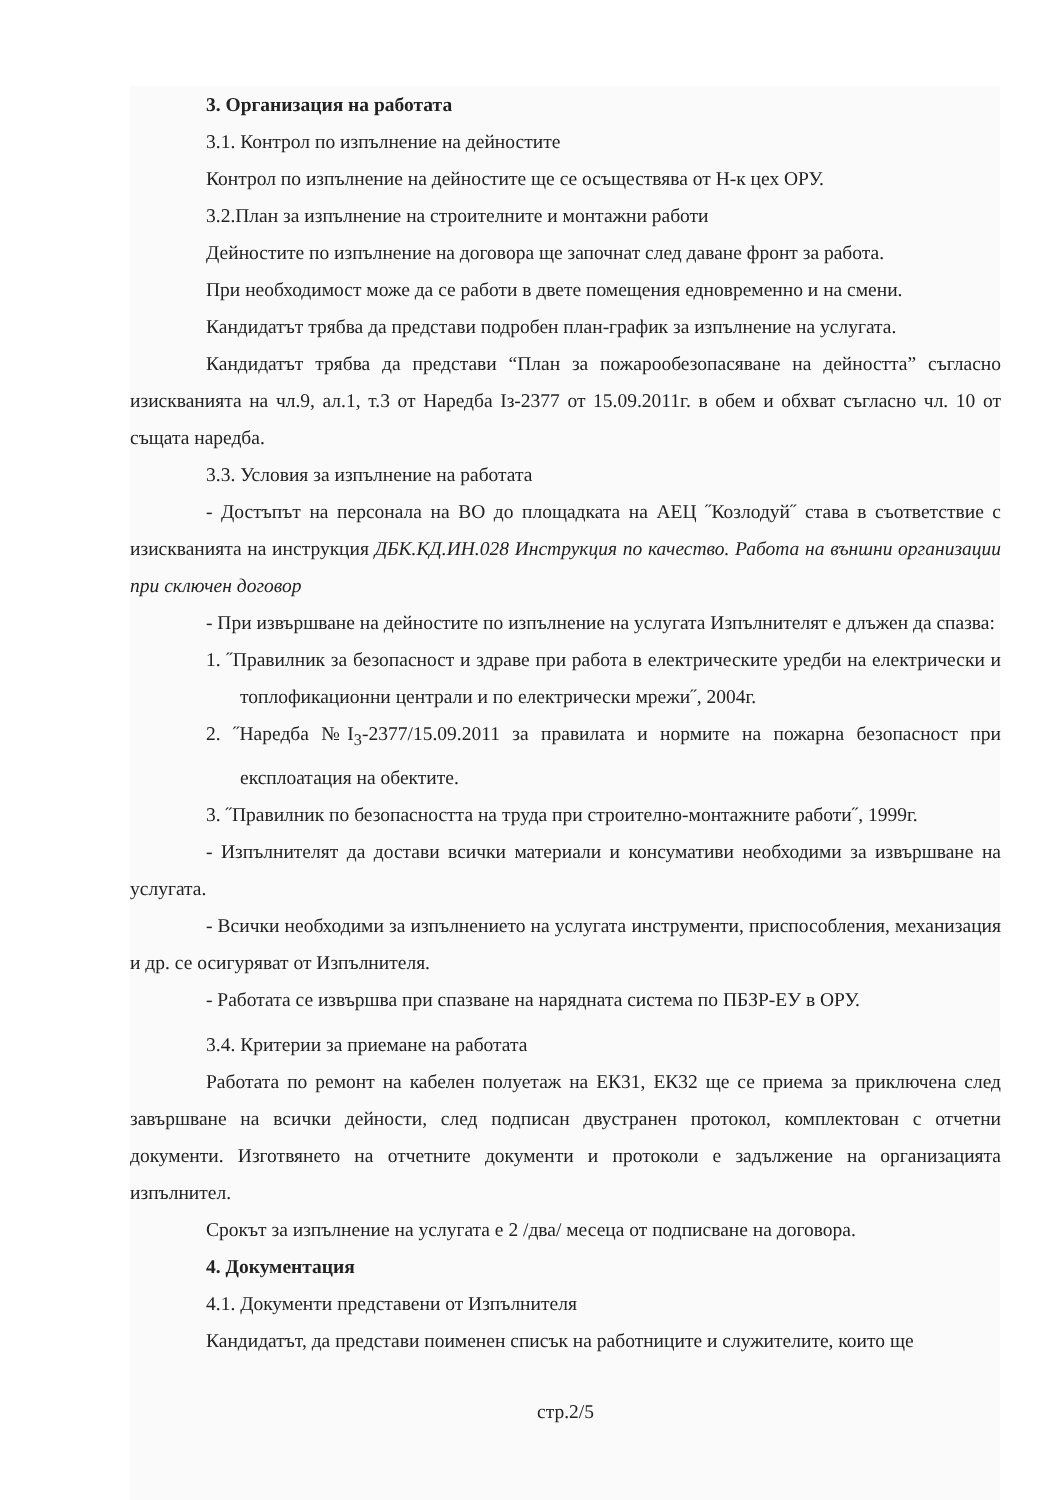3. Организация на работата
3.1. Контрол по изпълнение на дейностите
Контрол по изпълнение на дейностите ще се осъществява от Н-к цех ОРУ.
3.2.План за изпълнение на строителните и монтажни работи
Дейностите по изпълнение на договора ще започнат след даване фронт за работа.
При необходимост може да се работи в двете помещения едновременно и на смени.
Кандидатът трябва да представи подробен план-график за изпълнение на услугата.
Кандидатът трябва да представи “План за пожарообезопасяване на дейността” съгласно изискванията на чл.9, ал.1, т.3 от Наредба Iз-2377 от 15.09.2011г. в обем и обхват съгласно чл. 10 от същата наредба.
3.3. Условия за изпълнение на работата
- Достъпът на персонала на ВО до площадката на АЕЦ ˝Козлодуй˝ става в съответствие с изискванията на инструкция ДБК.КД.ИН.028 Инструкция по качество. Работа на външни организации при сключен договор
- При извършване на дейностите по изпълнение на услугата Изпълнителят е длъжен да спазва:
1. ˝Правилник за безопасност и здраве при работа в електрическите уредби на електрически и топлофикационни централи и по електрически мрежи˝, 2004г.
2. ˝Наредба №I<sub>3</sub>-2377/15.09.2011 за правилата и нормите на пожарна безопасност при експлоатация на обектите.
3. ˝Правилник по безопасността на труда при строително-монтажните работи˝, 1999г.
- Изпълнителят да достави всички материали и консумативи необходими за извършване на услугата.
- Всички необходими за изпълнението на услугата инструменти, приспособления, механизация и др. се осигуряват от Изпълнителя.
- Работата се извършва при спазване на нарядната система по ПБЗР-ЕУ в ОРУ.
3.4. Критерии за приемане на работата
Работата по ремонт на кабелен полуетаж на ЕК31, ЕК32 ще се приема за приключена след завършване на всички дейности, след подписан двустранен протокол, комплектован с отчетни документи. Изготвянето на отчетните документи и протоколи е задължение на организацията изпълнител.
Срокът за изпълнение на услугата е 2 /два/ месеца от подписване на договора.
4. Документация
4.1. Документи представени от Изпълнителя
Кандидатът, да представи поименен списък на работниците и служителите, които ще
стр.2/5